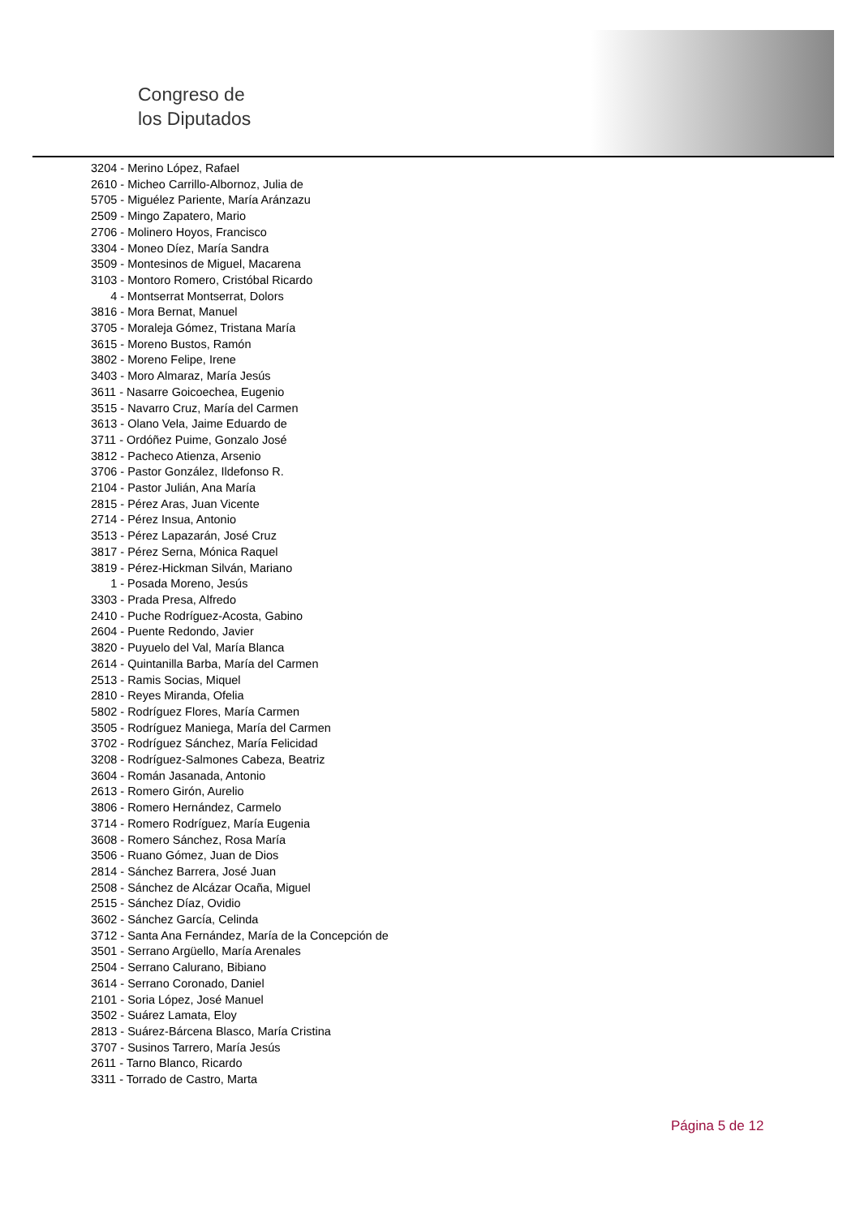Congreso de
los Diputados
3204 - Merino López, Rafael
2610 - Micheo Carrillo-Albornoz, Julia de
5705 - Miguélez Pariente, María Aránzazu
2509 - Mingo Zapatero, Mario
2706 - Molinero Hoyos, Francisco
3304 - Moneo Díez, María Sandra
3509 - Montesinos de Miguel, Macarena
3103 - Montoro Romero, Cristóbal Ricardo
4 - Montserrat Montserrat, Dolors
3816 - Mora Bernat, Manuel
3705 - Moraleja Gómez, Tristana María
3615 - Moreno Bustos, Ramón
3802 - Moreno Felipe, Irene
3403 - Moro Almaraz, María Jesús
3611 - Nasarre Goicoechea, Eugenio
3515 - Navarro Cruz, María del Carmen
3613 - Olano Vela, Jaime Eduardo de
3711 - Ordóñez Puime, Gonzalo José
3812 - Pacheco Atienza, Arsenio
3706 - Pastor González, Ildefonso R.
2104 - Pastor Julián, Ana María
2815 - Pérez Aras, Juan Vicente
2714 - Pérez Insua, Antonio
3513 - Pérez Lapazarán, José Cruz
3817 - Pérez Serna, Mónica Raquel
3819 - Pérez-Hickman Silván, Mariano
1 - Posada Moreno, Jesús
3303 - Prada Presa, Alfredo
2410 - Puche Rodríguez-Acosta, Gabino
2604 - Puente Redondo, Javier
3820 - Puyuelo del Val, María Blanca
2614 - Quintanilla Barba, María del Carmen
2513 - Ramis Socias, Miquel
2810 - Reyes Miranda, Ofelia
5802 - Rodríguez Flores, María Carmen
3505 - Rodríguez Maniega, María del Carmen
3702 - Rodríguez Sánchez, María Felicidad
3208 - Rodríguez-Salmones Cabeza, Beatriz
3604 - Román Jasanada, Antonio
2613 - Romero Girón, Aurelio
3806 - Romero Hernández, Carmelo
3714 - Romero Rodríguez, María Eugenia
3608 - Romero Sánchez, Rosa María
3506 - Ruano Gómez, Juan de Dios
2814 - Sánchez Barrera, José Juan
2508 - Sánchez de Alcázar Ocaña, Miguel
2515 - Sánchez Díaz, Ovidio
3602 - Sánchez García, Celinda
3712 - Santa Ana Fernández, María de la Concepción de
3501 - Serrano Argüello, María Arenales
2504 - Serrano Calurano, Bibiano
3614 - Serrano Coronado, Daniel
2101 - Soria López, José Manuel
3502 - Suárez Lamata, Eloy
2813 - Suárez-Bárcena Blasco, María Cristina
3707 - Susinos Tarrero, María Jesús
2611 - Tarno Blanco, Ricardo
3311 - Torrado de Castro, Marta
Página 5 de 12